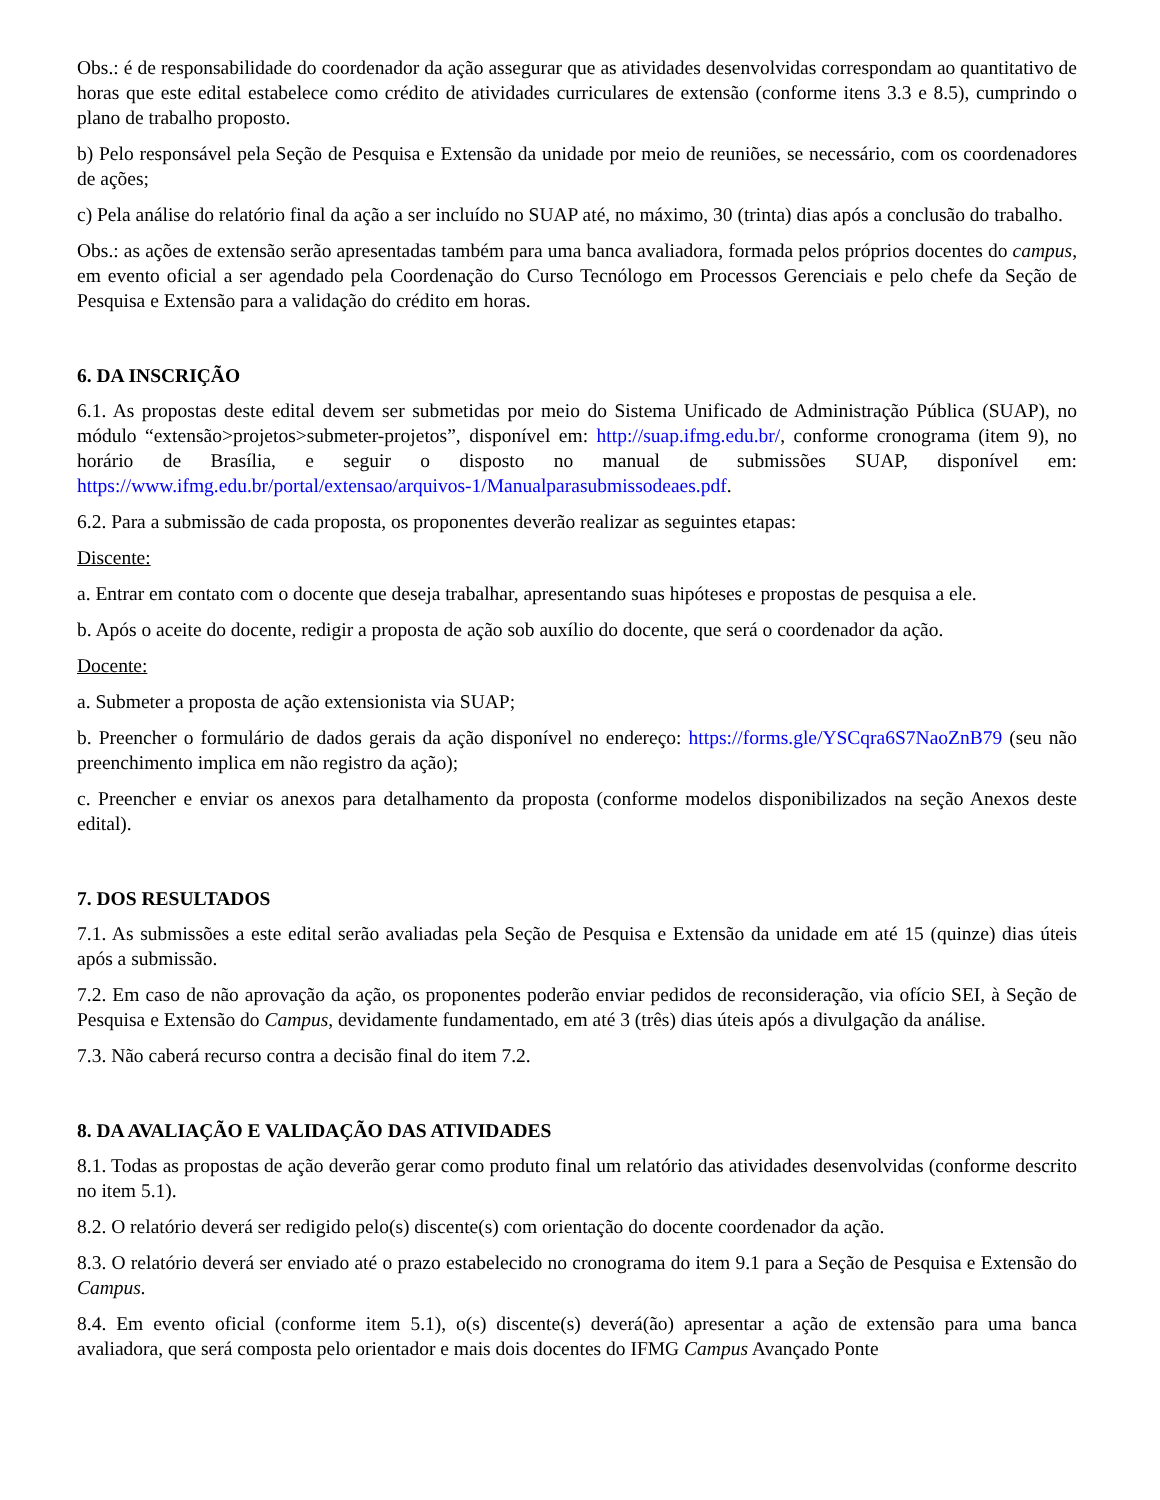Obs.: é de responsabilidade do coordenador da ação assegurar que as atividades desenvolvidas correspondam ao quantitativo de horas que este edital estabelece como crédito de atividades curriculares de extensão (conforme itens 3.3 e 8.5), cumprindo o plano de trabalho proposto.
b) Pelo responsável pela Seção de Pesquisa e Extensão da unidade por meio de reuniões, se necessário, com os coordenadores de ações;
c) Pela análise do relatório final da ação a ser incluído no SUAP até, no máximo, 30 (trinta) dias após a conclusão do trabalho.
Obs.: as ações de extensão serão apresentadas também para uma banca avaliadora, formada pelos próprios docentes do campus, em evento oficial a ser agendado pela Coordenação do Curso Tecnólogo em Processos Gerenciais e pelo chefe da Seção de Pesquisa e Extensão para a validação do crédito em horas.
6. DA INSCRIÇÃO
6.1. As propostas deste edital devem ser submetidas por meio do Sistema Unificado de Administração Pública (SUAP), no módulo “extensão>projetos>submeter-projetos”, disponível em: http://suap.ifmg.edu.br/, conforme cronograma (item 9), no horário de Brasília, e seguir o disposto no manual de submissões SUAP, disponível em: https://www.ifmg.edu.br/portal/extensao/arquivos-1/Manualparasubmissodeaes.pdf.
6.2. Para a submissão de cada proposta, os proponentes deverão realizar as seguintes etapas:
Discente:
a. Entrar em contato com o docente que deseja trabalhar, apresentando suas hipóteses e propostas de pesquisa a ele.
b. Após o aceite do docente, redigir a proposta de ação sob auxílio do docente, que será o coordenador da ação.
Docente:
a. Submeter a proposta de ação extensionista via SUAP;
b. Preencher o formulário de dados gerais da ação disponível no endereço: https://forms.gle/YSCqra6S7NaoZnB79 (seu não preenchimento implica em não registro da ação);
c. Preencher e enviar os anexos para detalhamento da proposta (conforme modelos disponibilizados na seção Anexos deste edital).
7. DOS RESULTADOS
7.1. As submissões a este edital serão avaliadas pela Seção de Pesquisa e Extensão da unidade em até 15 (quinze) dias úteis após a submissão.
7.2. Em caso de não aprovação da ação, os proponentes poderão enviar pedidos de reconsideração, via ofício SEI, à Seção de Pesquisa e Extensão do Campus, devidamente fundamentado, em até 3 (três) dias úteis após a divulgação da análise.
7.3. Não caberá recurso contra a decisão final do item 7.2.
8. DA AVALIAÇÃO E VALIDAÇÃO DAS ATIVIDADES
8.1. Todas as propostas de ação deverão gerar como produto final um relatório das atividades desenvolvidas (conforme descrito no item 5.1).
8.2. O relatório deverá ser redigido pelo(s) discente(s) com orientação do docente coordenador da ação.
8.3. O relatório deverá ser enviado até o prazo estabelecido no cronograma do item 9.1 para a Seção de Pesquisa e Extensão do Campus.
8.4. Em evento oficial (conforme item 5.1), o(s) discente(s) deverá(ão) apresentar a ação de extensão para uma banca avaliadora, que será composta pelo orientador e mais dois docentes do IFMG Campus Avançado Ponte